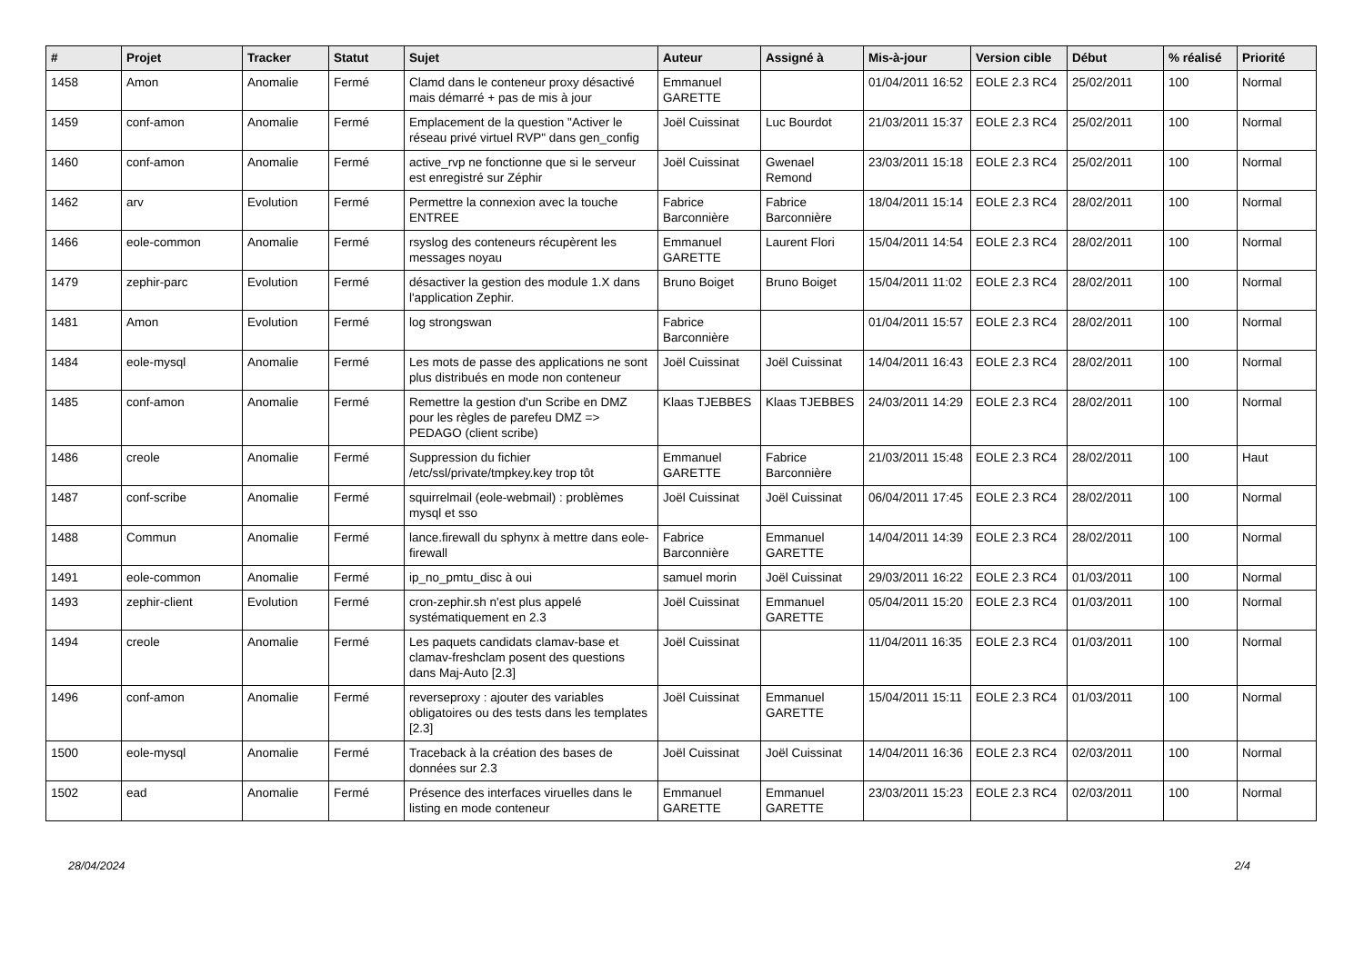| # | Projet | Tracker | Statut | Sujet | Auteur | Assigné à | Mis-à-jour | Version cible | Début | % réalisé | Priorité |
| --- | --- | --- | --- | --- | --- | --- | --- | --- | --- | --- | --- |
| 1458 | Amon | Anomalie | Fermé | Clamd dans le conteneur proxy désactivé mais démarré + pas de mis à jour | Emmanuel GARETTE | | 01/04/2011 16:52 | EOLE 2.3 RC4 | 25/02/2011 | 100 | Normal |
| 1459 | conf-amon | Anomalie | Fermé | Emplacement de la question "Activer le réseau privé virtuel RVP" dans gen_config | Joël Cuissinat | Luc Bourdot | 21/03/2011 15:37 | EOLE 2.3 RC4 | 25/02/2011 | 100 | Normal |
| 1460 | conf-amon | Anomalie | Fermé | active_rvp ne fonctionne que si le serveur est enregistré sur Zéphir | Joël Cuissinat | Gwenael Remond | 23/03/2011 15:18 | EOLE 2.3 RC4 | 25/02/2011 | 100 | Normal |
| 1462 | arv | Evolution | Fermé | Permettre la connexion avec la touche ENTREE | Fabrice Barconnière | Fabrice Barconnière | 18/04/2011 15:14 | EOLE 2.3 RC4 | 28/02/2011 | 100 | Normal |
| 1466 | eole-common | Anomalie | Fermé | rsyslog des conteneurs récupèrent les messages noyau | Emmanuel GARETTE | Laurent Flori | 15/04/2011 14:54 | EOLE 2.3 RC4 | 28/02/2011 | 100 | Normal |
| 1479 | zephir-parc | Evolution | Fermé | désactiver la gestion des module 1.X dans l'application Zephir. | Bruno Boiget | Bruno Boiget | 15/04/2011 11:02 | EOLE 2.3 RC4 | 28/02/2011 | 100 | Normal |
| 1481 | Amon | Evolution | Fermé | log strongswan | Fabrice Barconnière | | 01/04/2011 15:57 | EOLE 2.3 RC4 | 28/02/2011 | 100 | Normal |
| 1484 | eole-mysql | Anomalie | Fermé | Les mots de passe des applications ne sont plus distribués en mode non conteneur | Joël Cuissinat | Joël Cuissinat | 14/04/2011 16:43 | EOLE 2.3 RC4 | 28/02/2011 | 100 | Normal |
| 1485 | conf-amon | Anomalie | Fermé | Remettre la gestion d'un Scribe en DMZ pour les règles de parefeu DMZ => PEDAGO (client scribe) | Klaas TJEBBES | Klaas TJEBBES | 24/03/2011 14:29 | EOLE 2.3 RC4 | 28/02/2011 | 100 | Normal |
| 1486 | creole | Anomalie | Fermé | Suppression du fichier /etc/ssl/private/tmpkey.key trop tôt | Emmanuel GARETTE | Fabrice Barconnière | 21/03/2011 15:48 | EOLE 2.3 RC4 | 28/02/2011 | 100 | Haut |
| 1487 | conf-scribe | Anomalie | Fermé | squirrelmail (eole-webmail) : problèmes mysql et sso | Joël Cuissinat | Joël Cuissinat | 06/04/2011 17:45 | EOLE 2.3 RC4 | 28/02/2011 | 100 | Normal |
| 1488 | Commun | Anomalie | Fermé | lance.firewall du sphynx à mettre dans eole-firewall | Fabrice Barconnière | Emmanuel GARETTE | 14/04/2011 14:39 | EOLE 2.3 RC4 | 28/02/2011 | 100 | Normal |
| 1491 | eole-common | Anomalie | Fermé | ip_no_pmtu_disc à oui | samuel morin | Joël Cuissinat | 29/03/2011 16:22 | EOLE 2.3 RC4 | 01/03/2011 | 100 | Normal |
| 1493 | zephir-client | Evolution | Fermé | cron-zephir.sh n'est plus appelé systématiquement en 2.3 | Joël Cuissinat | Emmanuel GARETTE | 05/04/2011 15:20 | EOLE 2.3 RC4 | 01/03/2011 | 100 | Normal |
| 1494 | creole | Anomalie | Fermé | Les paquets candidats clamav-base et clamav-freshclam posent des questions dans Maj-Auto [2.3] | Joël Cuissinat | | 11/04/2011 16:35 | EOLE 2.3 RC4 | 01/03/2011 | 100 | Normal |
| 1496 | conf-amon | Anomalie | Fermé | reverseproxy : ajouter des variables obligatoires ou des tests dans les templates [2.3] | Joël Cuissinat | Emmanuel GARETTE | 15/04/2011 15:11 | EOLE 2.3 RC4 | 01/03/2011 | 100 | Normal |
| 1500 | eole-mysql | Anomalie | Fermé | Traceback à la création des bases de données sur 2.3 | Joël Cuissinat | Joël Cuissinat | 14/04/2011 16:36 | EOLE 2.3 RC4 | 02/03/2011 | 100 | Normal |
| 1502 | ead | Anomalie | Fermé | Présence des interfaces viruelles dans le listing en mode conteneur | Emmanuel GARETTE | Emmanuel GARETTE | 23/03/2011 15:23 | EOLE 2.3 RC4 | 02/03/2011 | 100 | Normal |
28/04/2024 2/4